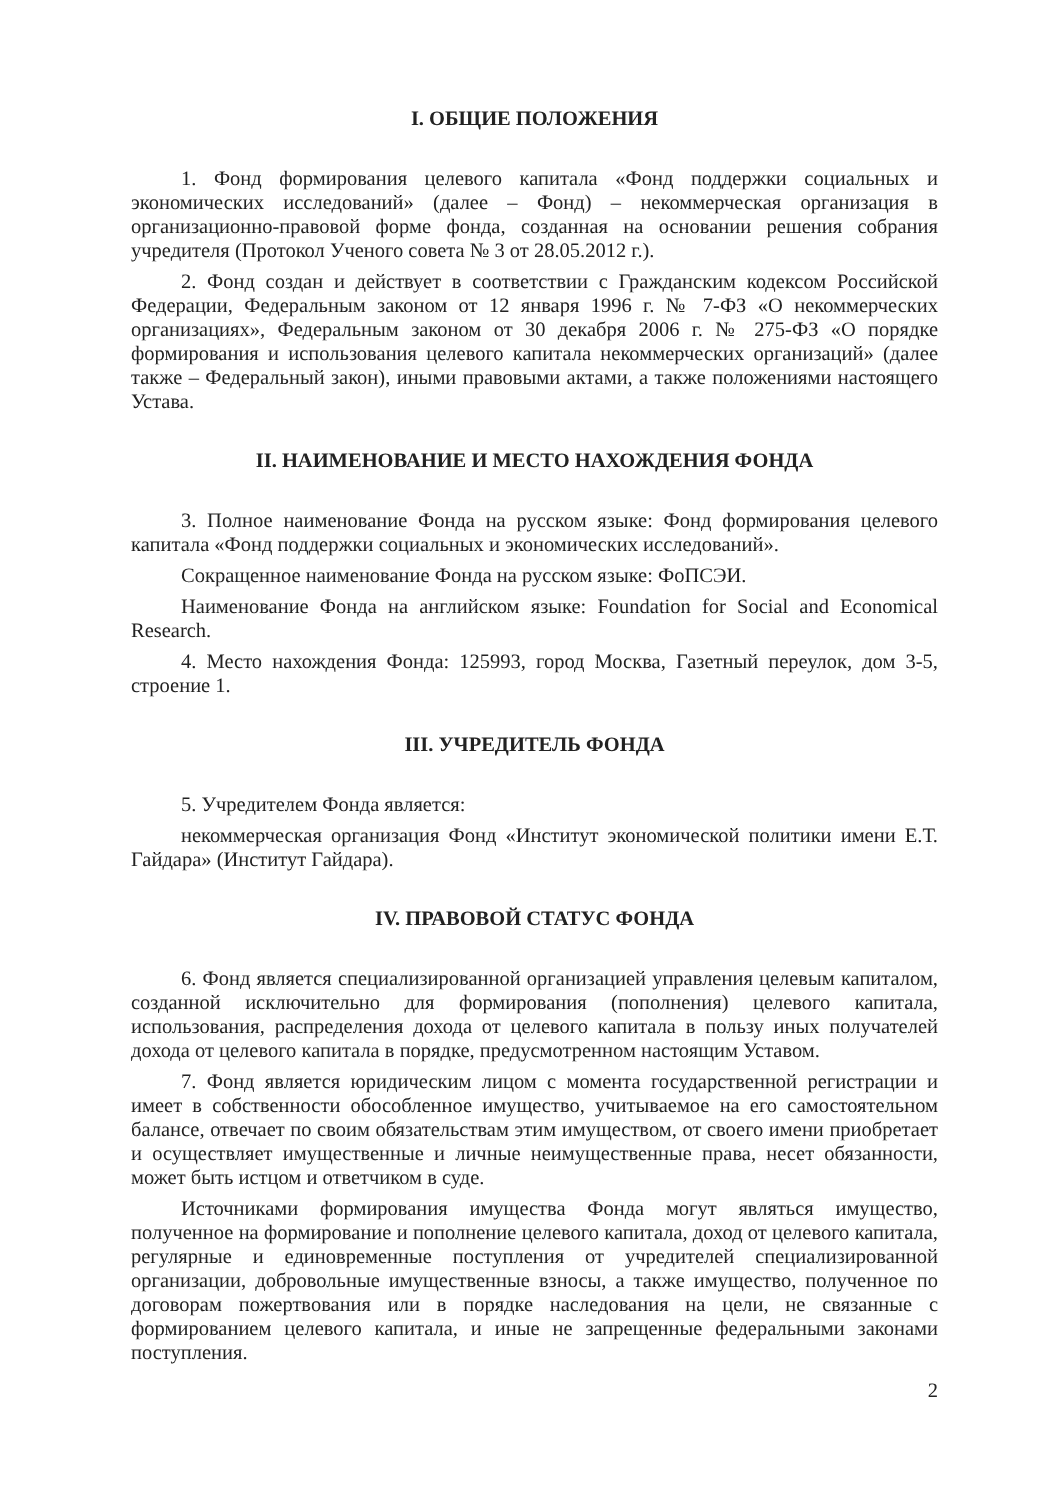I. ОБЩИЕ ПОЛОЖЕНИЯ
1. Фонд формирования целевого капитала «Фонд поддержки социальных и экономических исследований» (далее – Фонд) – некоммерческая организация в организационно-правовой форме фонда, созданная на основании решения собрания учредителя (Протокол Ученого совета № 3 от 28.05.2012 г.).
2. Фонд создан и действует в соответствии с Гражданским кодексом Российской Федерации, Федеральным законом от 12 января 1996 г. № 7-ФЗ «О некоммерческих организациях», Федеральным законом от 30 декабря 2006 г. № 275-ФЗ «О порядке формирования и использования целевого капитала некоммерческих организаций» (далее также – Федеральный закон), иными правовыми актами, а также положениями настоящего Устава.
II. НАИМЕНОВАНИЕ И МЕСТО НАХОЖДЕНИЯ ФОНДА
3. Полное наименование Фонда на русском языке: Фонд формирования целевого капитала «Фонд поддержки социальных и экономических исследований».
Сокращенное наименование Фонда на русском языке: ФоПСЭИ.
Наименование Фонда на английском языке: Foundation for Social and Economical Research.
4. Место нахождения Фонда: 125993, город Москва, Газетный переулок, дом 3-5, строение 1.
III. УЧРЕДИТЕЛЬ ФОНДА
5. Учредителем Фонда является:
некоммерческая организация Фонд «Институт экономической политики имени Е.Т. Гайдара» (Институт Гайдара).
IV. ПРАВОВОЙ СТАТУС ФОНДА
6. Фонд является специализированной организацией управления целевым капиталом, созданной исключительно для формирования (пополнения) целевого капитала, использования, распределения дохода от целевого капитала в пользу иных получателей дохода от целевого капитала в порядке, предусмотренном настоящим Уставом.
7. Фонд является юридическим лицом с момента государственной регистрации и имеет в собственности обособленное имущество, учитываемое на его самостоятельном балансе, отвечает по своим обязательствам этим имуществом, от своего имени приобретает и осуществляет имущественные и личные неимущественные права, несет обязанности, может быть истцом и ответчиком в суде.
Источниками формирования имущества Фонда могут являться имущество, полученное на формирование и пополнение целевого капитала, доход от целевого капитала, регулярные и единовременные поступления от учредителей специализированной организации, добровольные имущественные взносы, а также имущество, полученное по договорам пожертвования или в порядке наследования на цели, не связанные с формированием целевого капитала, и иные не запрещенные федеральными законами поступления.
2